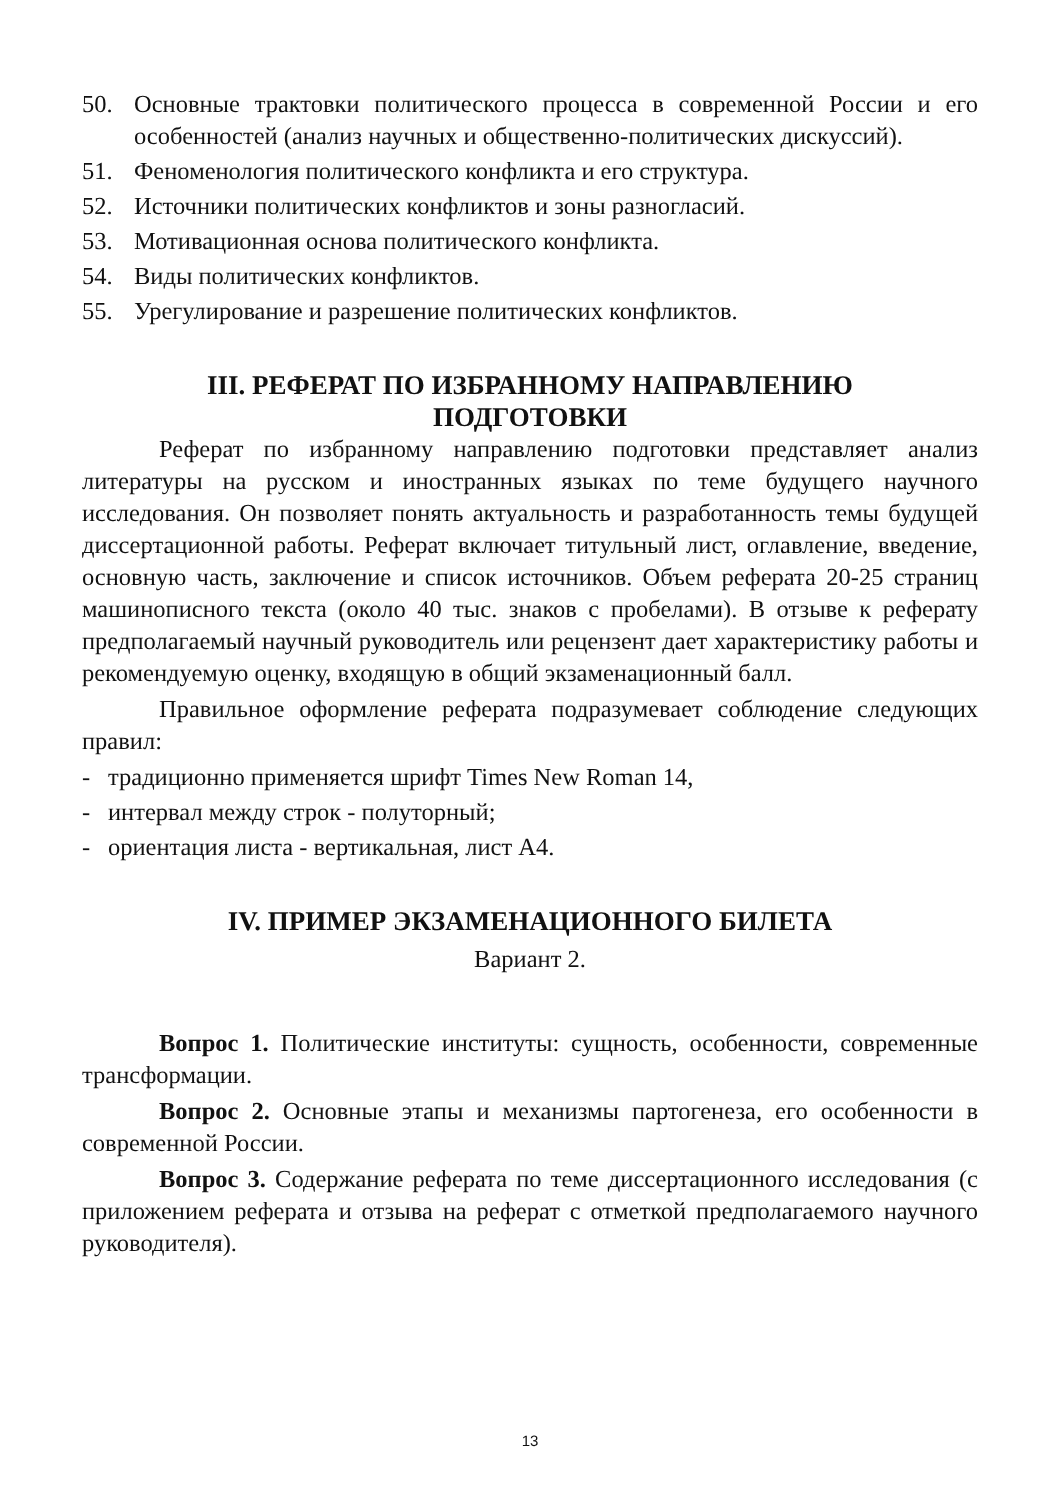50. Основные трактовки политического процесса в современной России и его особенностей (анализ научных и общественно-политических дискуссий).
51. Феноменология политического конфликта и его структура.
52. Источники политических конфликтов и зоны разногласий.
53. Мотивационная основа политического конфликта.
54. Виды политических конфликтов.
55. Урегулирование и разрешение политических конфликтов.
III. РЕФЕРАТ ПО ИЗБРАННОМУ НАПРАВЛЕНИЮ
ПОДГОТОВКИ
Реферат по избранному направлению подготовки представляет анализ литературы на русском и иностранных языках по теме будущего научного исследования. Он позволяет понять актуальность и разработанность темы будущей диссертационной работы. Реферат включает титульный лист, оглавление, введение, основную часть, заключение и список источников. Объем реферата 20-25 страниц машинописного текста (около 40 тыс. знаков с пробелами). В отзыве к реферату предполагаемый научный руководитель или рецензент дает характеристику работы и рекомендуемую оценку, входящую в общий экзаменационный балл.
Правильное оформление реферата подразумевает соблюдение следующих правил:
- традиционно применяется шрифт Times New Roman 14,
- интервал между строк - полуторный;
- ориентация листа - вертикальная, лист А4.
IV. ПРИМЕР ЭКЗАМЕНАЦИОННОГО БИЛЕТА
Вариант 2.
Вопрос 1. Политические институты: сущность, особенности, современные трансформации.
Вопрос 2. Основные этапы и механизмы партогенеза, его особенности в современной России.
Вопрос 3. Содержание реферата по теме диссертационного исследования (с приложением реферата и отзыва на реферат с отметкой предполагаемого научного руководителя).
13